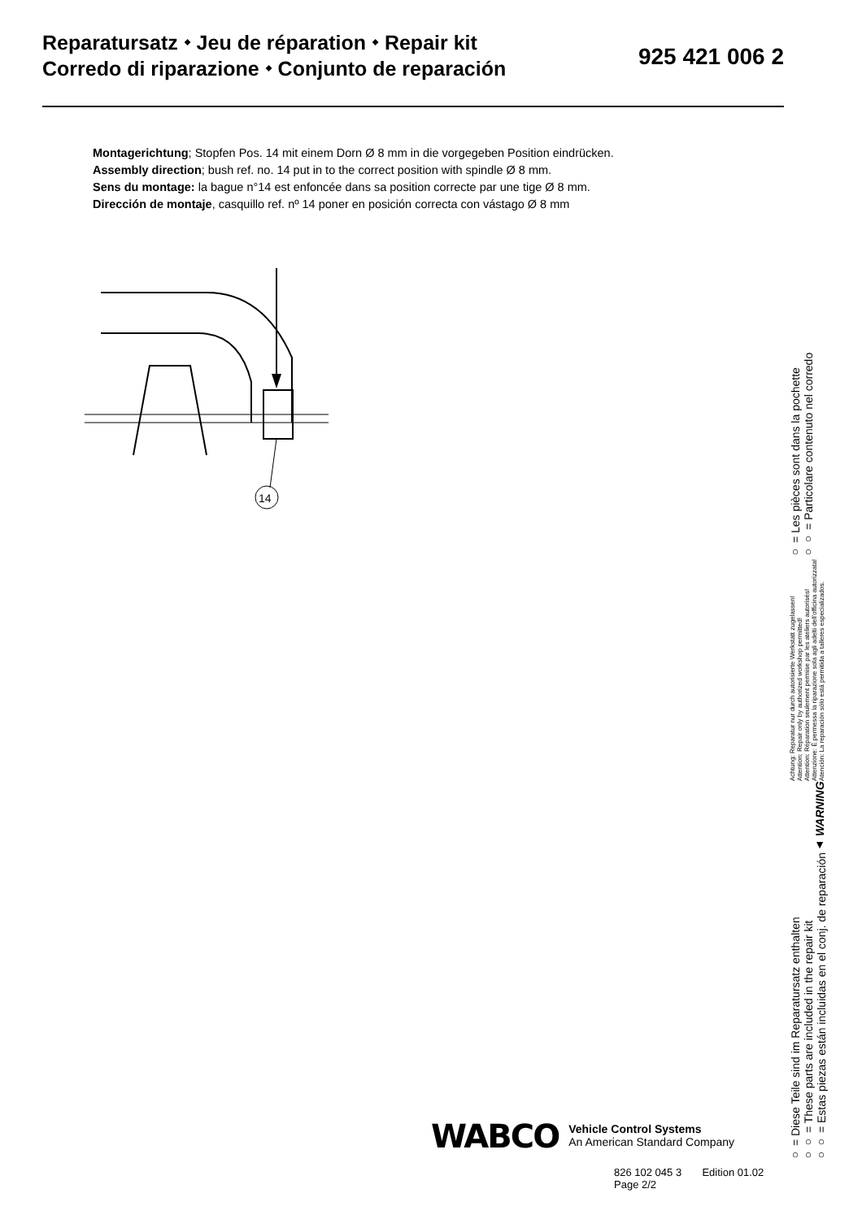Reparatursatz ⬩ Jeu de réparation ⬩ Repair kit
Corredo di riparazione ⬩ Conjunto de reparación
925 421 006 2
Montagerichtung; Stopfen Pos. 14 mit einem Dorn Ø 8 mm in die vorgegeben Position eindrücken.
Assembly direction; bush ref. no. 14 put in to the correct position with spindle Ø 8 mm.
Sens du montage: la bague n°14 est enfoncée dans sa position correcte par une tige Ø 8 mm.
Dirección de montaje, casquillo ref. nº 14 poner en posición correcta con vástago Ø 8 mm
14
○ = Diese Teile sind im Reparatursatz enthalten
○○ = These parts are included in the repair kit
○○ = Estas piezas están incluidas en el conj. de reparación
▲ WARNING
Achtung: Reparatur nur durch autorisierte Werkstatt zugelassen!
Attention: Repair only by authorized workshop permitted!
Attention: Réparation seulement permise par les ateliers autorisés!
Attenzione: È permessa la riparazione sola agli adelti dell'officina autorizzata!
Atención: La reparación sólo está permitida a talleres especializados.
○ = Les pièces sont dans la pochette
○○ = Particolare contenuto nel corredo
WABCO
Vehicle Control Systems
An American Standard Company
826 102 045 3 Edition 01.02
Page 2/2